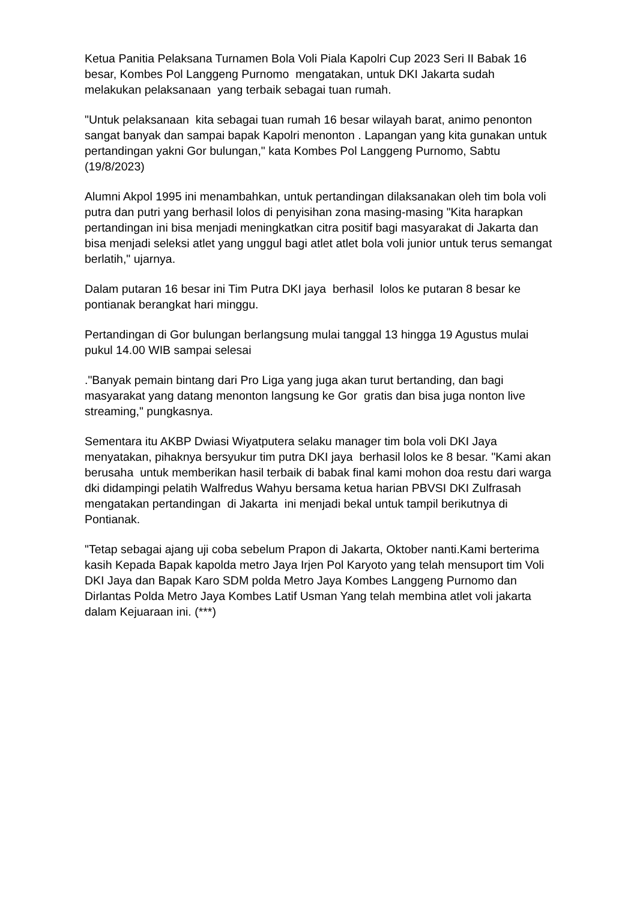Ketua Panitia Pelaksana Turnamen Bola Voli Piala Kapolri Cup 2023 Seri II Babak 16 besar, Kombes Pol Langgeng Purnomo mengatakan, untuk DKI Jakarta sudah melakukan pelaksanaan yang terbaik sebagai tuan rumah.
"Untuk pelaksanaan kita sebagai tuan rumah 16 besar wilayah barat, animo penonton sangat banyak dan sampai bapak Kapolri menonton . Lapangan yang kita gunakan untuk pertandingan yakni Gor bulungan," kata Kombes Pol Langgeng Purnomo, Sabtu (19/8/2023)
Alumni Akpol 1995 ini menambahkan, untuk pertandingan dilaksanakan oleh tim bola voli putra dan putri yang berhasil lolos di penyisihan zona masing-masing "Kita harapkan pertandingan ini bisa menjadi meningkatkan citra positif bagi masyarakat di Jakarta dan bisa menjadi seleksi atlet yang unggul bagi atlet atlet bola voli junior untuk terus semangat berlatih," ujarnya.
Dalam putaran 16 besar ini Tim Putra DKI jaya berhasil lolos ke putaran 8 besar ke pontianak berangkat hari minggu.
Pertandingan di Gor bulungan berlangsung mulai tanggal 13 hingga 19 Agustus mulai pukul 14.00 WIB sampai selesai
."Banyak pemain bintang dari Pro Liga yang juga akan turut bertanding, dan bagi masyarakat yang datang menonton langsung ke Gor gratis dan bisa juga nonton live streaming," pungkasnya.
Sementara itu AKBP Dwiasi Wiyatputera selaku manager tim bola voli DKI Jaya menyatakan, pihaknya bersyukur tim putra DKI jaya berhasil lolos ke 8 besar. "Kami akan berusaha untuk memberikan hasil terbaik di babak final kami mohon doa restu dari warga dki didampingi pelatih Walfredus Wahyu bersama ketua harian PBVSI DKI Zulfrasah mengatakan pertandingan di Jakarta ini menjadi bekal untuk tampil berikutnya di Pontianak.
"Tetap sebagai ajang uji coba sebelum Prapon di Jakarta, Oktober nanti.Kami berterima kasih Kepada Bapak kapolda metro Jaya Irjen Pol Karyoto yang telah mensuport tim Voli DKI Jaya dan Bapak Karo SDM polda Metro Jaya Kombes Langgeng Purnomo dan Dirlantas Polda Metro Jaya Kombes Latif Usman Yang telah membina atlet voli jakarta dalam Kejuaraan ini. (***)